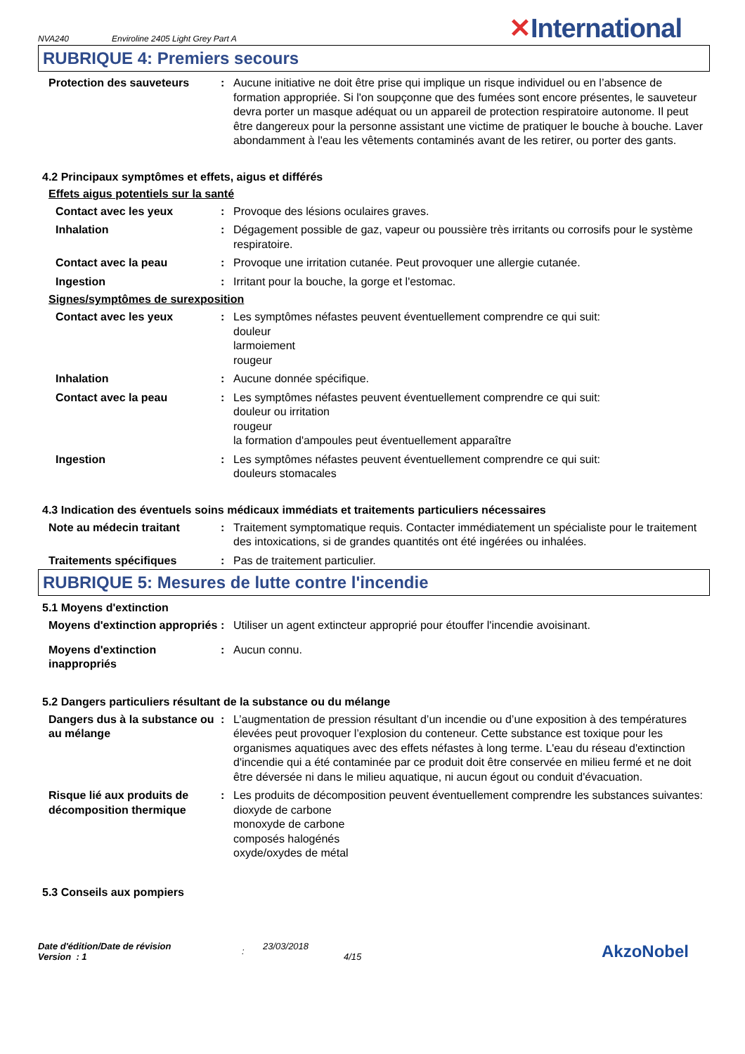NVA240 Enviroline 2405 Light Grey Part A ✕International
RUBRIQUE 4: Premiers secours
Protection des sauveteurs : Aucune initiative ne doit être prise qui implique un risque individuel ou en l’absence de formation appropriée. Si l'on soupçonne que des fumées sont encore présentes, le sauveteur devra porter un masque adéquat ou un appareil de protection respiratoire autonome. Il peut être dangereux pour la personne assistant une victime de pratiquer le bouche à bouche. Laver abondamment à l'eau les vêtements contaminés avant de les retirer, ou porter des gants.
4.2 Principaux symptômes et effets, aigus et différés
Effets aigus potentiels sur la santé
Contact avec les yeux : Provoque des lésions oculaires graves.
Inhalation : Dégagement possible de gaz, vapeur ou poussière très irritants ou corrosifs pour le système respiratoire.
Contact avec la peau : Provoque une irritation cutanée. Peut provoquer une allergie cutanée.
Ingestion : Irritant pour la bouche, la gorge et l'estomac.
Signes/symptômes de surexposition
Contact avec les yeux : Les symptômes néfastes peuvent éventuellement comprendre ce qui suit:
douleur
larmoiement
rougeur
Inhalation : Aucune donnée spécifique.
Contact avec la peau : Les symptômes néfastes peuvent éventuellement comprendre ce qui suit:
douleur ou irritation
rougeur
la formation d'ampoules peut éventuellement apparaître
Ingestion : Les symptômes néfastes peuvent éventuellement comprendre ce qui suit:
douleurs stomacales
4.3 Indication des éventuels soins médicaux immédiats et traitements particuliers nécessaires
Note au médecin traitant : Traitement symptomatique requis. Contacter immédiatement un spécialiste pour le traitement des intoxications, si de grandes quantités ont été ingérées ou inhalées.
Traitements spécifiques : Pas de traitement particulier.
RUBRIQUE 5: Mesures de lutte contre l'incendie
5.1 Moyens d'extinction
Moyens d'extinction appropriés
: Utiliser un agent extincteur approprié pour étouffer l'incendie avoisinant.
Moyens d'extinction inappropriés
: Aucun connu.
5.2 Dangers particuliers résultant de la substance ou du mélange
Dangers dus à la substance ou au mélange
: L’augmentation de pression résultant d’un incendie ou d’une exposition à des températures élevées peut provoquer l’explosion du conteneur. Cette substance est toxique pour les organismes aquatiques avec des effets néfastes à long terme. L'eau du réseau d'extinction d'incendie qui a été contaminée par ce produit doit être conservée en milieu fermé et ne doit être déversée ni dans le milieu aquatique, ni aucun égout ou conduit d'évacuation.
Risque lié aux produits de décomposition thermique
: Les produits de décomposition peuvent éventuellement comprendre les substances suivantes:
dioxyde de carbone
monoxyde de carbone
composés halogénés
oxyde/oxydes de métal
5.3 Conseils aux pompiers
Date d'édition/Date de révision
Version : 1
:
23/03/2018
4/15
AkzoNobel